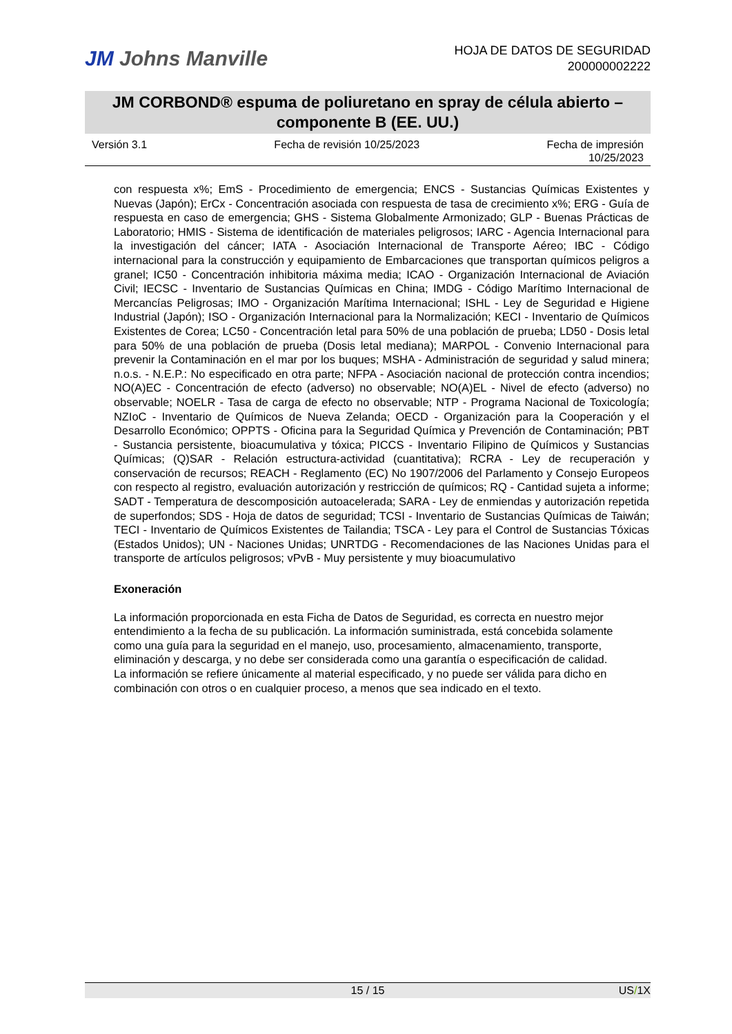JM Johns Manville
HOJA DE DATOS DE SEGURIDAD
200000002222
JM CORBOND® espuma de poliuretano en spray de célula abierto – componente B (EE. UU.)
Versión 3.1 Fecha de revisión 10/25/2023 Fecha de impresión
10/25/2023
con respuesta x%; EmS - Procedimiento de emergencia; ENCS - Sustancias Químicas Existentes y Nuevas (Japón); ErCx - Concentración asociada con respuesta de tasa de crecimiento x%; ERG - Guía de respuesta en caso de emergencia; GHS - Sistema Globalmente Armonizado; GLP - Buenas Prácticas de Laboratorio; HMIS - Sistema de identificación de materiales peligrosos; IARC - Agencia Internacional para la investigación del cáncer; IATA - Asociación Internacional de Transporte Aéreo; IBC - Código internacional para la construcción y equipamiento de Embarcaciones que transportan químicos peligros a granel; IC50 - Concentración inhibitoria máxima media; ICAO - Organización Internacional de Aviación Civil; IECSC - Inventario de Sustancias Químicas en China; IMDG - Código Marítimo Internacional de Mercancías Peligrosas; IMO - Organización Marítima Internacional; ISHL - Ley de Seguridad e Higiene Industrial (Japón); ISO - Organización Internacional para la Normalización; KECI - Inventario de Químicos Existentes de Corea; LC50 - Concentración letal para 50% de una población de prueba; LD50 - Dosis letal para 50% de una población de prueba (Dosis letal mediana); MARPOL - Convenio Internacional para prevenir la Contaminación en el mar por los buques; MSHA - Administración de seguridad y salud minera; n.o.s. - N.E.P.: No especificado en otra parte; NFPA - Asociación nacional de protección contra incendios; NO(A)EC - Concentración de efecto (adverso) no observable; NO(A)EL - Nivel de efecto (adverso) no observable; NOELR - Tasa de carga de efecto no observable; NTP - Programa Nacional de Toxicología; NZIoC - Inventario de Químicos de Nueva Zelanda; OECD - Organización para la Cooperación y el Desarrollo Económico; OPPTS - Oficina para la Seguridad Química y Prevención de Contaminación; PBT - Sustancia persistente, bioacumulativa y tóxica; PICCS - Inventario Filipino de Químicos y Sustancias Químicas; (Q)SAR - Relación estructura-actividad (cuantitativa); RCRA - Ley de recuperación y conservación de recursos; REACH - Reglamento (EC) No 1907/2006 del Parlamento y Consejo Europeos con respecto al registro, evaluación autorización y restricción de químicos; RQ - Cantidad sujeta a informe; SADT - Temperatura de descomposición autoacelerada; SARA - Ley de enmiendas y autorización repetida de superfondos; SDS - Hoja de datos de seguridad; TCSI - Inventario de Sustancias Químicas de Taiwán; TECI - Inventario de Químicos Existentes de Tailandia; TSCA - Ley para el Control de Sustancias Tóxicas (Estados Unidos); UN - Naciones Unidas; UNRTDG - Recomendaciones de las Naciones Unidas para el transporte de artículos peligrosos; vPvB - Muy persistente y muy bioacumulativo
Exoneración
La información proporcionada en esta Ficha de Datos de Seguridad, es correcta en nuestro mejor entendimiento a la fecha de su publicación. La información suministrada, está concebida solamente como una guía para la seguridad en el manejo, uso, procesamiento, almacenamiento, transporte, eliminación y descarga, y no debe ser considerada como una garantía o especificación de calidad. La información se refiere únicamente al material especificado, y no puede ser válida para dicho en combinación con otros o en cualquier proceso, a menos que sea indicado en el texto.
15 / 15 US/1X